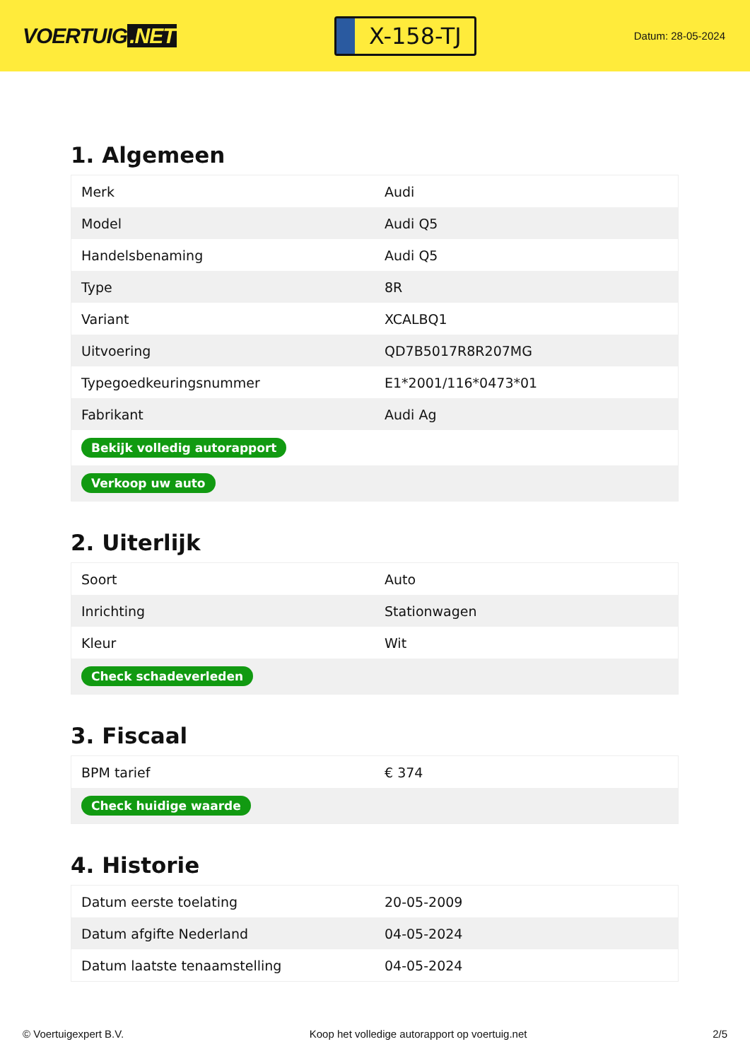VOERTUIG.NET
X-158-TJ
Datum: 28-05-2024
1. Algemeen
| Merk | Audi |
| Model | Audi Q5 |
| Handelsbenaming | Audi Q5 |
| Type | 8R |
| Variant | XCALBQ1 |
| Uitvoering | QD7B5017R8R207MG |
| Typegoedkeuringsnummer | E1*2001/116*0473*01 |
| Fabrikant | Audi Ag |
| Bekijk volledig autorapport | |
| Verkoop uw auto | |
2. Uiterlijk
| Soort | Auto |
| Inrichting | Stationwagen |
| Kleur | Wit |
| Check schadeverleden | |
3. Fiscaal
| BPM tarief | € 374 |
| Check huidige waarde | |
4. Historie
| Datum eerste toelating | 20-05-2009 |
| Datum afgifte Nederland | 04-05-2024 |
| Datum laatste tenaamstelling | 04-05-2024 |
© Voertuigexpert B.V. Koop het volledige autorapport op voertuig.net 2/5